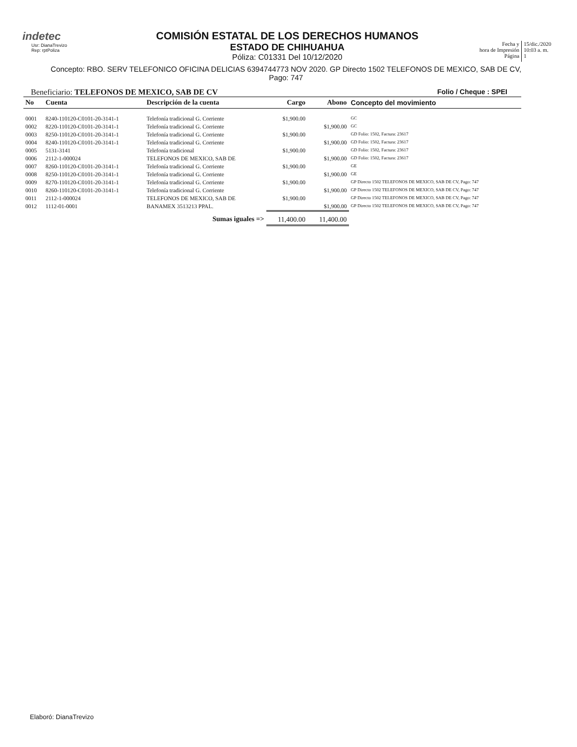indetec
Usr: DianaTrevizo
Rep: rptPoliza
COMISIÓN ESTATAL DE LOS DERECHOS HUMANOS
ESTADO DE CHIHUAHUA
Póliza: C01331 Del 10/12/2020
Fecha y
hora de Impresión
Página
15/dic./2020
10:03 a. m.
1
Concepto: RBO. SERV TELEFONICO OFICINA DELICIAS 6394744773 NOV 2020. GP Directo 1502 TELEFONOS DE MEXICO, SAB DE CV, Pago: 747
Beneficiario: TELEFONOS DE MEXICO, SAB DE CV Folio / Cheque : SPEI
| No | Cuenta | Descripción de la cuenta | Cargo | Abono | Concepto del movimiento |
| --- | --- | --- | --- | --- | --- |
| 0001 | 8240-110120-C0101-20-3141-1 | Telefonía tradicional G. Corriente | $1,900.00 | | GC |
| 0002 | 8220-110120-C0101-20-3141-1 | Telefonía tradicional G. Corriente | | $1,900.00 | GC |
| 0003 | 8250-110120-C0101-20-3141-1 | Telefonía tradicional G. Corriente | $1,900.00 | | GD Folio: 1502, Factura: 23617 |
| 0004 | 8240-110120-C0101-20-3141-1 | Telefonía tradicional G. Corriente | | $1,900.00 | GD Folio: 1502, Factura: 23617 |
| 0005 | 5131-3141 | Telefonía tradicional | $1,900.00 | | GD Folio: 1502, Factura: 23617 |
| 0006 | 2112-1-000024 | TELEFONOS DE MEXICO, SAB DE | | $1,900.00 | GD Folio: 1502, Factura: 23617 |
| 0007 | 8260-110120-C0101-20-3141-1 | Telefonía tradicional G. Corriente | $1,900.00 | | GE |
| 0008 | 8250-110120-C0101-20-3141-1 | Telefonía tradicional G. Corriente | | $1,900.00 | GE |
| 0009 | 8270-110120-C0101-20-3141-1 | Telefonía tradicional G. Corriente | $1,900.00 | | GP Directo 1502 TELEFONOS DE MEXICO, SAB DE CV, Pago: 747 |
| 0010 | 8260-110120-C0101-20-3141-1 | Telefonía tradicional G. Corriente | | $1,900.00 | GP Directo 1502 TELEFONOS DE MEXICO, SAB DE CV, Pago: 747 |
| 0011 | 2112-1-000024 | TELEFONOS DE MEXICO, SAB DE | $1,900.00 | | GP Directo 1502 TELEFONOS DE MEXICO, SAB DE CV, Pago: 747 |
| 0012 | 1112-01-0001 | BANAMEX 3513213 PPAL. | | $1,900.00 | GP Directo 1502 TELEFONOS DE MEXICO, SAB DE CV, Pago: 747 |
| | | Sumas iguales => | 11,400.00 | 11,400.00 | |
Elaboró: DianaTrevizo